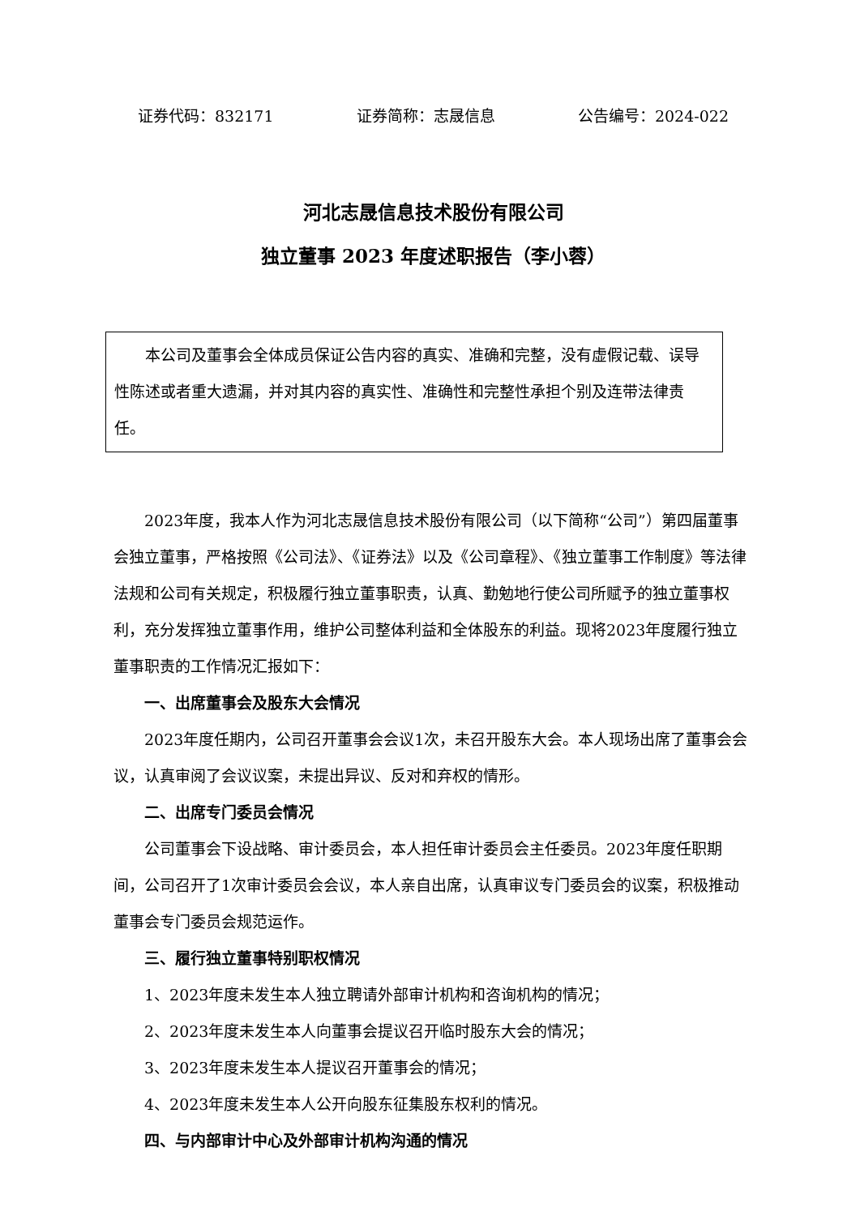证券代码：832171 证券简称：志晟信息 公告编号：2024-022
河北志晟信息技术股份有限公司
独立董事 2023 年度述职报告（李小蓉）
本公司及董事会全体成员保证公告内容的真实、准确和完整，没有虚假记载、误导性陈述或者重大遗漏，并对其内容的真实性、准确性和完整性承担个别及连带法律责任。
2023年度，我本人作为河北志晟信息技术股份有限公司（以下简称“公司”）第四届董事会独立董事，严格按照《公司法》、《证券法》以及《公司章程》、《独立董事工作制度》等法律法规和公司有关规定，积极履行独立董事职责，认真、勤勉地行使公司所赋予的独立董事权利，充分发挥独立董事作用，维护公司整体利益和全体股东的利益。现将2023年度履行独立董事职责的工作情况汇报如下：
一、出席董事会及股东大会情况
2023年度任期内，公司召开董事会会议1次，未召开股东大会。本人现场出席了董事会会议，认真审阅了会议议案，未提出异议、反对和弃权的情形。
二、出席专门委员会情况
公司董事会下设战略、审计委员会，本人担任审计委员会主任委员。2023年度任职期间，公司召开了1次审计委员会会议，本人亲自出席，认真审议专门委员会的议案，积极推动董事会专门委员会规范运作。
三、履行独立董事特别职权情况
1、2023年度未发生本人独立聘请外部审计机构和咨询机构的情况；
2、2023年度未发生本人向董事会提议召开临时股东大会的情况；
3、2023年度未发生本人提议召开董事会的情况；
4、2023年度未发生本人公开向股东征集股东权利的情况。
四、与内部审计中心及外部审计机构沟通的情况